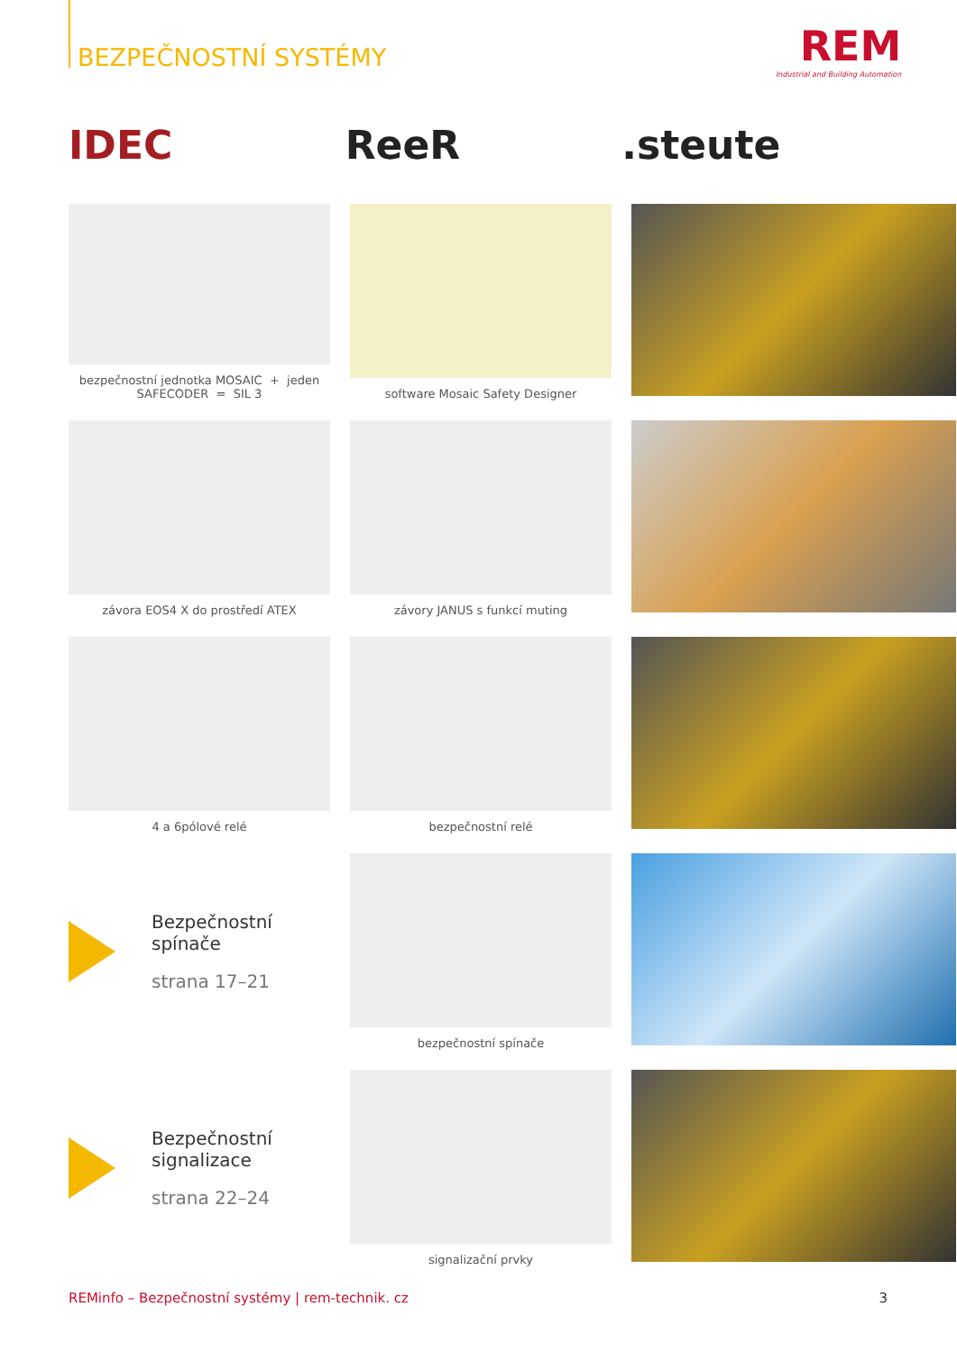BEZPEČNOSTNÍ SYSTÉMY
REM
Industrial and Building Automation
IDEC ReeR .steute
bezpečnostní jednotka MOSAIC + jeden SAFECODER = SIL 3
software Mosaic Safety Designer
závora EOS4 X do prostředí ATEX
závory JANUS s funkcí muting
4 a 6pólové relé
bezpečnostní relé
Bezpečnostní
spínače
strana 17–21
bezpečnostní spínače
Bezpečnostní
signalizace
strana 22–24
signalizační prvky
REMinfo – Bezpečnostní systémy | rem-technik. cz 3